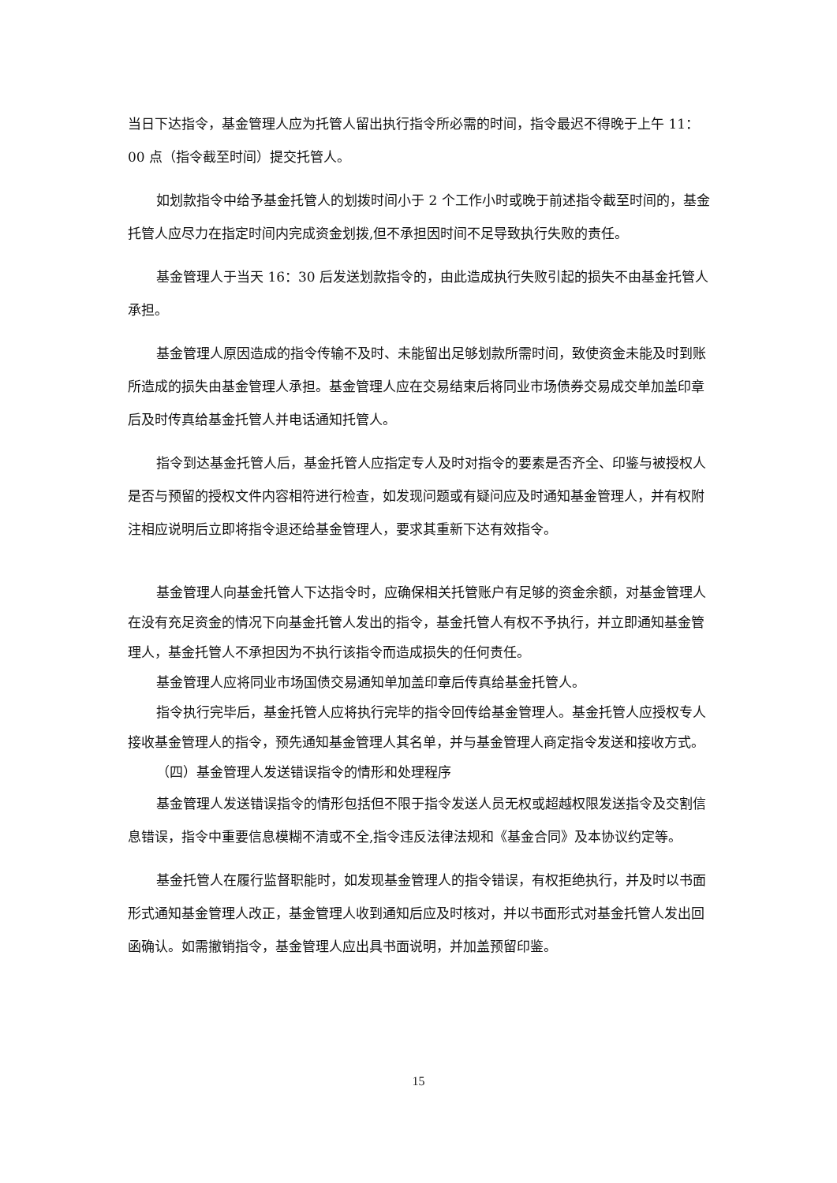当日下达指令，基金管理人应为托管人留出执行指令所必需的时间，指令最迟不得晚于上午 11：00 点（指令截至时间）提交托管人。
如划款指令中给予基金托管人的划拨时间小于 2 个工作小时或晚于前述指令截至时间的，基金托管人应尽力在指定时间内完成资金划拨,但不承担因时间不足导致执行失败的责任。
基金管理人于当天 16：30 后发送划款指令的，由此造成执行失败引起的损失不由基金托管人承担。
基金管理人原因造成的指令传输不及时、未能留出足够划款所需时间，致使资金未能及时到账所造成的损失由基金管理人承担。基金管理人应在交易结束后将同业市场债券交易成交单加盖印章后及时传真给基金托管人并电话通知托管人。
指令到达基金托管人后，基金托管人应指定专人及时对指令的要素是否齐全、印鉴与被授权人是否与预留的授权文件内容相符进行检查，如发现问题或有疑问应及时通知基金管理人，并有权附注相应说明后立即将指令退还给基金管理人，要求其重新下达有效指令。
基金管理人向基金托管人下达指令时，应确保相关托管账户有足够的资金余额，对基金管理人在没有充足资金的情况下向基金托管人发出的指令，基金托管人有权不予执行，并立即通知基金管理人，基金托管人不承担因为不执行该指令而造成损失的任何责任。
基金管理人应将同业市场国债交易通知单加盖印章后传真给基金托管人。
指令执行完毕后，基金托管人应将执行完毕的指令回传给基金管理人。基金托管人应授权专人接收基金管理人的指令，预先通知基金管理人其名单，并与基金管理人商定指令发送和接收方式。
（四）基金管理人发送错误指令的情形和处理程序
基金管理人发送错误指令的情形包括但不限于指令发送人员无权或超越权限发送指令及交割信息错误，指令中重要信息模糊不清或不全,指令违反法律法规和《基金合同》及本协议约定等。
基金托管人在履行监督职能时，如发现基金管理人的指令错误，有权拒绝执行，并及时以书面形式通知基金管理人改正，基金管理人收到通知后应及时核对，并以书面形式对基金托管人发出回函确认。如需撤销指令，基金管理人应出具书面说明，并加盖预留印鉴。
15